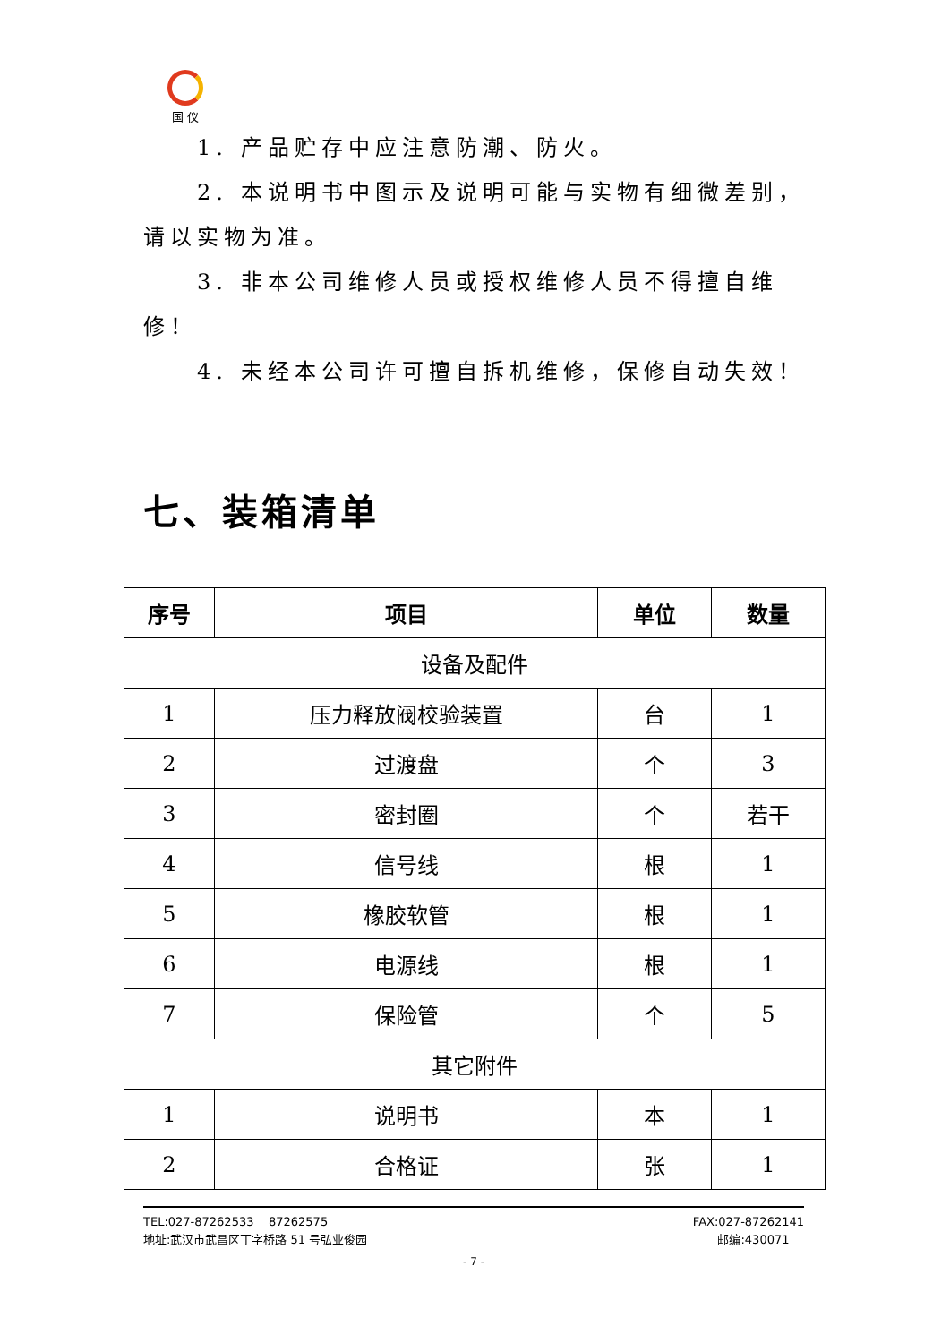国 仪
1. 产品贮存中应注意防潮、防火。
2. 本说明书中图示及说明可能与实物有细微差别，请以实物为准。
3. 非本公司维修人员或授权维修人员不得擅自维修！
4. 未经本公司许可擅自拆机维修，保修自动失效！
七、装箱清单
| 序号 | 项目 | 单位 | 数量 |
| --- | --- | --- | --- |
| 设备及配件 | | | |
| 1 | 压力释放阀校验装置 | 台 | 1 |
| 2 | 过渡盘 | 个 | 3 |
| 3 | 密封圈 | 个 | 若干 |
| 4 | 信号线 | 根 | 1 |
| 5 | 橡胶软管 | 根 | 1 |
| 6 | 电源线 | 根 | 1 |
| 7 | 保险管 | 个 | 5 |
| 其它附件 | | | |
| 1 | 说明书 | 本 | 1 |
| 2 | 合格证 | 张 | 1 |
TEL:027-87262533 87262575 FAX:027-87262141
地址:武汉市武昌区丁字桥路 51 号弘业俊园 邮编:430071
- 7 -